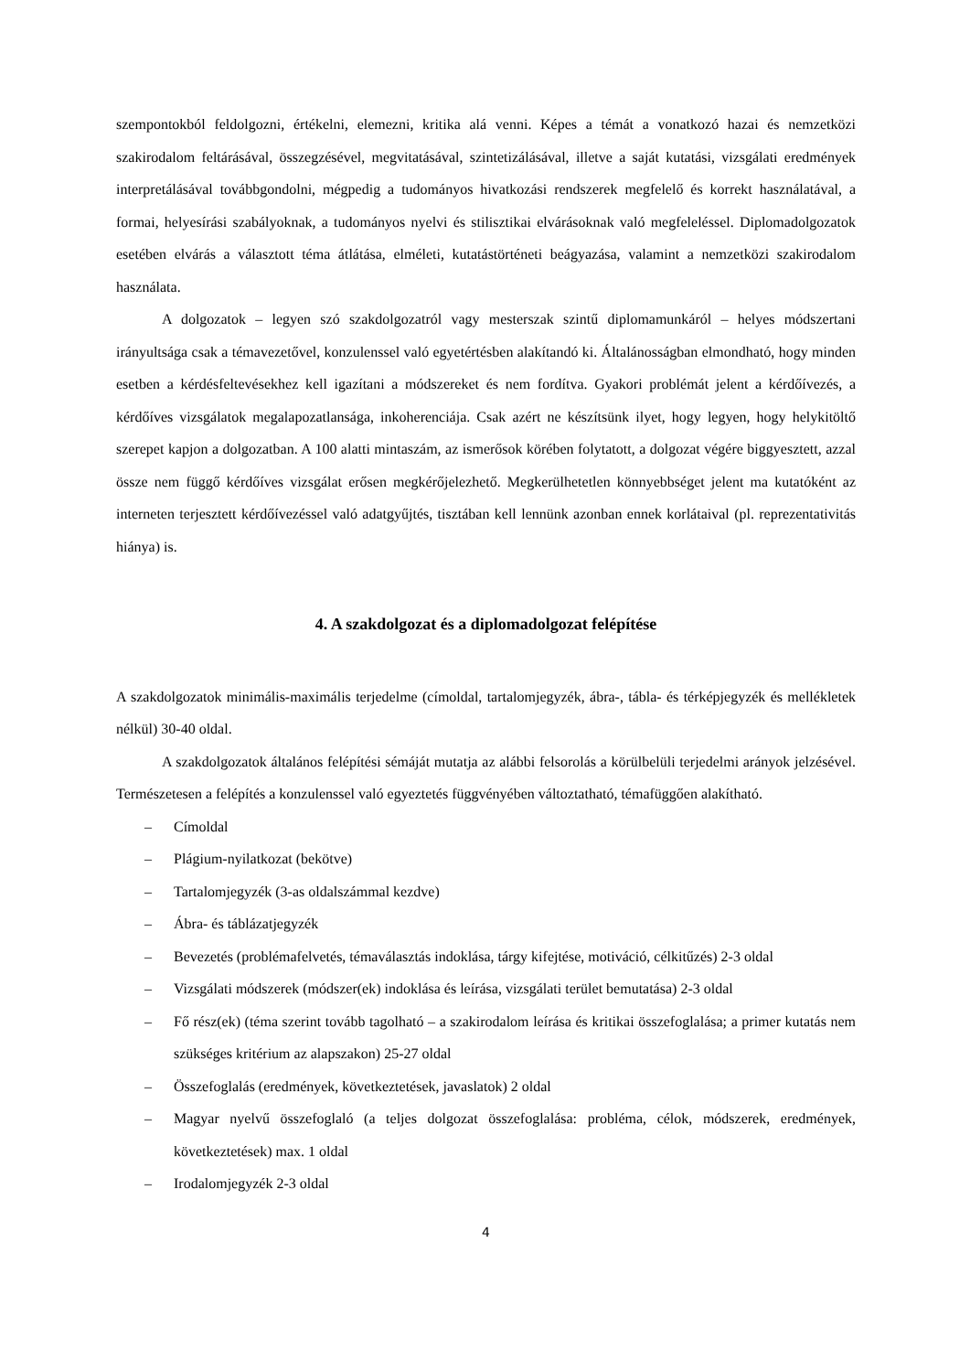szempontokból feldolgozni, értékelni, elemezni, kritika alá venni. Képes a témát a vonatkozó hazai és nemzetközi szakirodalom feltárásával, összegzésével, megvitatásával, szintetizálásával, illetve a saját kutatási, vizsgálati eredmények interpretálásával továbbgondolni, mégpedig a tudományos hivatkozási rendszerek megfelelő és korrekt használatával, a formai, helyesírási szabályoknak, a tudományos nyelvi és stilisztikai elvárásoknak való megfeleléssel. Diplomadolgozatok esetében elvárás a választott téma átlátása, elméleti, kutatástörténeti beágyazása, valamint a nemzetközi szakirodalom használata.
A dolgozatok – legyen szó szakdolgozatról vagy mesterszak szintű diplomamunkáról – helyes módszertani irányultsága csak a témavezetővel, konzulenssel való egyetértésben alakítandó ki. Általánosságban elmondható, hogy minden esetben a kérdésfeltevésekhez kell igazítani a módszereket és nem fordítva. Gyakori problémát jelent a kérdőívezés, a kérdőíves vizsgálatok megalapozatlansága, inkoherenciája. Csak azért ne készítsünk ilyet, hogy legyen, hogy helykitöltő szerepet kapjon a dolgozatban. A 100 alatti mintaszám, az ismerősok körében folytatott, a dolgozat végére biggyesztett, azzal össze nem függő kérdőíves vizsgálat erősen megkérőjelezhető. Megkerülhetetlen könnyebbséget jelent ma kutatóként az interneten terjesztett kérdőívezéssel való adatgyűjtés, tisztában kell lennünk azonban ennek korlátaival (pl. reprezentativitás hiánya) is.
4. A szakdolgozat és a diplomadolgozat felépítése
A szakdolgozatok minimális-maximális terjedelme (címoldal, tartalomjegyzék, ábra-, tábla- és térképjegyzék és mellékletek nélkül) 30-40 oldal.
A szakdolgozatok általános felépítési sémáját mutatja az alábbi felsorolás a körülbelüli terjedelmi arányok jelzésével. Természetesen a felépítés a konzulenssel való egyeztetés függvényében változtatható, témafüggően alakítható.
– Címoldal
– Plágium-nyilatkozat (bekötve)
– Tartalomjegyzék (3-as oldalszámmal kezdve)
– Ábra- és táblázatjegyzék
– Bevezetés (problémafelvetés, témaválasztás indoklása, tárgy kifejtése, motiváció, célkitűzés) 2-3 oldal
– Vizsgálati módszerek (módszer(ek) indoklása és leírása, vizsgálati terület bemutatása) 2-3 oldal
– Fő rész(ek) (téma szerint tovább tagolható – a szakirodalom leírása és kritikai összefoglalása; a primer kutatás nem szükséges kritérium az alapszakon) 25-27 oldal
– Összefoglalás (eredmények, következtetések, javaslatok) 2 oldal
– Magyar nyelvű összefoglaló (a teljes dolgozat összefoglalása: probléma, célok, módszerek, eredmények, következtetések) max. 1 oldal
– Irodalomjegyzék 2-3 oldal
4